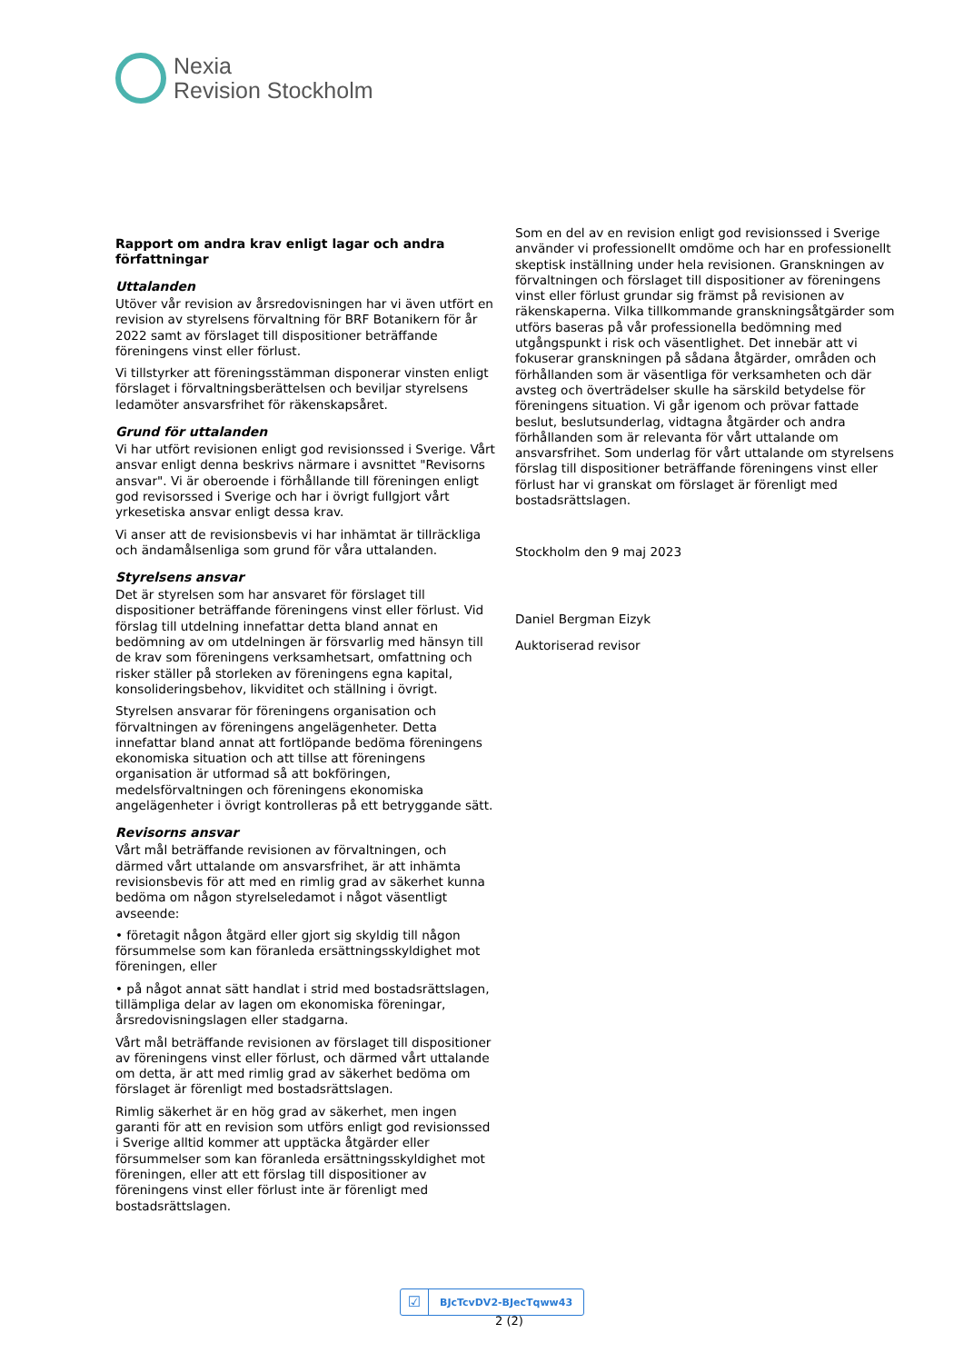Nexia
Revision Stockholm
Rapport om andra krav enligt lagar och andra författningar
Uttalanden
Utöver vår revision av årsredovisningen har vi även utfört en revision av styrelsens förvaltning för BRF Botanikern för år 2022 samt av förslaget till dispositioner beträffande föreningens vinst eller förlust.
Vi tillstyrker att föreningsstämman disponerar vinsten enligt förslaget i förvaltningsberättelsen och beviljar styrelsens ledamöter ansvarsfrihet för räkenskapsåret.
Grund för uttalanden
Vi har utfört revisionen enligt god revisionssed i Sverige. Vårt ansvar enligt denna beskrivs närmare i avsnittet "Revisorns ansvar". Vi är oberoende i förhållande till föreningen enligt god revisorssed i Sverige och har i övrigt fullgjort vårt yrkesetiska ansvar enligt dessa krav.
Vi anser att de revisionsbevis vi har inhämtat är tillräckliga och ändamålsenliga som grund för våra uttalanden.
Styrelsens ansvar
Det är styrelsen som har ansvaret för förslaget till dispositioner beträffande föreningens vinst eller förlust. Vid förslag till utdelning innefattar detta bland annat en bedömning av om utdelningen är försvarlig med hänsyn till de krav som föreningens verksamhetsart, omfattning och risker ställer på storleken av föreningens egna kapital, konsolideringsbehov, likviditet och ställning i övrigt.
Styrelsen ansvarar för föreningens organisation och förvaltningen av föreningens angelägenheter. Detta innefattar bland annat att fortlöpande bedöma föreningens ekonomiska situation och att tillse att föreningens organisation är utformad så att bokföringen, medelsförvaltningen och föreningens ekonomiska angelägenheter i övrigt kontrolleras på ett betryggande sätt.
Revisorns ansvar
Vårt mål beträffande revisionen av förvaltningen, och därmed vårt uttalande om ansvarsfrihet, är att inhämta revisionsbevis för att med en rimlig grad av säkerhet kunna bedöma om någon styrelseledamot i något väsentligt avseende:
• företagit någon åtgärd eller gjort sig skyldig till någon försummelse som kan föranleda ersättningsskyldighet mot föreningen, eller
• på något annat sätt handlat i strid med bostadsrättslagen, tillämpliga delar av lagen om ekonomiska föreningar, årsredovisningslagen eller stadgarna.
Vårt mål beträffande revisionen av förslaget till dispositioner av föreningens vinst eller förlust, och därmed vårt uttalande om detta, är att med rimlig grad av säkerhet bedöma om förslaget är förenligt med bostadsrättslagen.
Rimlig säkerhet är en hög grad av säkerhet, men ingen garanti för att en revision som utförs enligt god revisionssed i Sverige alltid kommer att upptäcka åtgärder eller försummelser som kan föranleda ersättningsskyldighet mot föreningen, eller att ett förslag till dispositioner av föreningens vinst eller förlust inte är förenligt med bostadsrättslagen.
Som en del av en revision enligt god revisionssed i Sverige använder vi professionellt omdöme och har en professionellt skeptisk inställning under hela revisionen. Granskningen av förvaltningen och förslaget till dispositioner av föreningens vinst eller förlust grundar sig främst på revisionen av räkenskaperna. Vilka tillkommande granskningsåtgärder som utförs baseras på vår professionella bedömning med utgångspunkt i risk och väsentlighet. Det innebär att vi fokuserar granskningen på sådana åtgärder, områden och förhållanden som är väsentliga för verksamheten och där avsteg och överträdelser skulle ha särskild betydelse för föreningens situation. Vi går igenom och prövar fattade beslut, beslutsunderlag, vidtagna åtgärder och andra förhållanden som är relevanta för vårt uttalande om ansvarsfrihet. Som underlag för vårt uttalande om styrelsens förslag till dispositioner beträffande föreningens vinst eller förlust har vi granskat om förslaget är förenligt med bostadsrättslagen.
Stockholm den 9 maj 2023
Daniel Bergman Eizyk
Auktoriserad revisor
☑
BJcTcvDV2-BJecTqww43
2 (2)